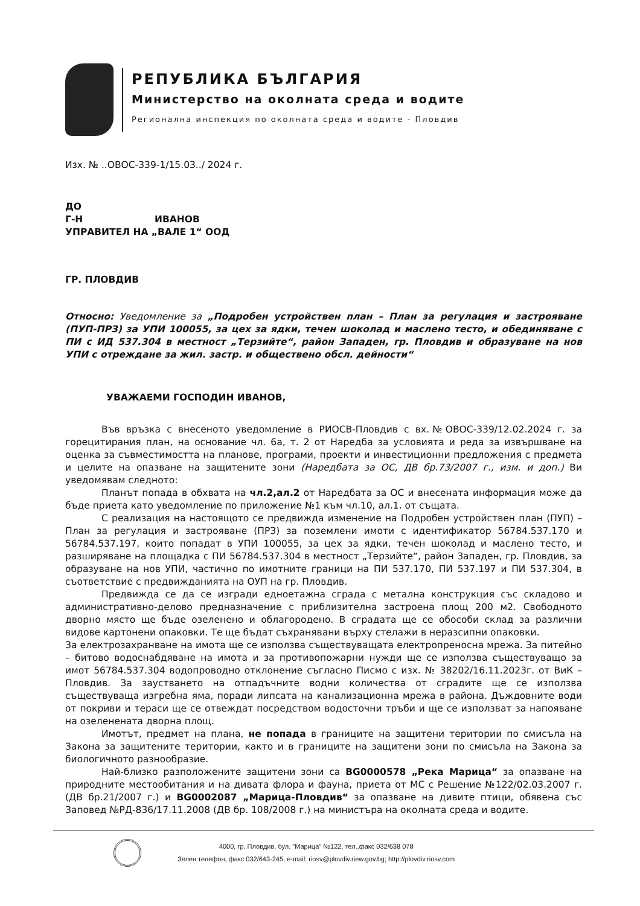РЕПУБЛИКА БЪЛГАРИЯ
Министерство на околната среда и водите
Регионална инспекция по околната среда и водите - Пловдив
Изх. № ..ОВОС-339-1/15.03../ 2024 г.
ДО
Г-Н ИВАНОВ
УПРАВИТЕЛ НА „ВАЛЕ 1“ ООД
ГР. ПЛОВДИВ
Относно: Уведомление за „Подробен устройствен план – План за регулация и застрояване (ПУП-ПРЗ) за УПИ 100055, за цех за ядки, течен шоколад и маслено тесто, и обединяване с ПИ с ИД 537.304 в местност „Терзийте“, район Западен, гр. Пловдив и образуване на нов УПИ с отреждане за жил. застр. и обществено обсл. дейности“
УВАЖАЕМИ ГОСПОДИН ИВАНОВ,
Във връзка с внесеното уведомление в РИОСВ-Пловдив с вх.№ОВОС-339/12.02.2024 г. за горецитирания план, на основание чл. 6а, т. 2 от Наредба за условията и реда за извършване на оценка за съвместимостта на планове, програми, проекти и инвестиционни предложения с предмета и целите на опазване на защитените зони (Наредбата за ОС, ДВ бр.73/2007 г., изм. и доп.) Ви уведомявам следното:
Планът попада в обхвата на чл.2,ал.2 от Наредбата за ОС и внесената информация може да бъде приета като уведомление по приложение №1 към чл.10, ал.1. от същата.
С реализация на настоящото се предвижда изменение на Подробен устройствен план (ПУП) – План за регулация и застрояване (ПРЗ) за поземлени имоти с идентификатор 56784.537.170 и 56784.537.197, които попадат в УПИ 100055, за цех за ядки, течен шоколад и маслено тесто, и разширяване на площадка с ПИ 56784.537.304 в местност „Терзийте“, район Западен, гр. Пловдив, за образуване на нов УПИ, частично по имотните граници на ПИ 537.170, ПИ 537.197 и ПИ 537.304, в съответствие с предвижданията на ОУП на гр. Пловдив.
Предвижда се да се изгради едноетажна сграда с метална конструкция със складово и административно-делово предназначение с приблизителна застроена площ 200 м2. Свободното дворно място ще бъде озеленено и облагородено. В сградата ще се обособи склад за различни видове картонени опаковки. Те ще бъдат съхранявани върху стелажи в неразсипни опаковки.
За електрозахранване на имота ще се използва съществуващата електропреносна мрежа. За питейно – битово водоснабдяване на имота и за противопожарни нужди ще се използва съществуващо за имот 56784.537.304 водопроводно отклонение съгласно Писмо с изх. № 38202/16.11.2023г. от ВиК – Пловдив. За заустването на отпадъчните водни количества от сградите ще се използва съществуваща изгребна яма, поради липсата на канализационна мрежа в района. Дъждовните води от покриви и тераси ще се отвеждат посредством водосточни тръби и ще се използват за напояване на озеленената дворна площ.
Имотът, предмет на плана, не попада в границите на защитени територии по смисъла на Закона за защитените територии, както и в границите на защитени зони по смисъла на Закона за биологичното разнообразие.
Най-близко разположените защитени зони са BG0000578 „Река Марица“ за опазване на природните местообитания и на дивата флора и фауна, приета от МС с Решение №122/02.03.2007 г. (ДВ бр.21/2007 г.) и BG0002087 „Марица-Пловдив“ за опазване на дивите птици, обявена със Заповед №РД-836/17.11.2008 (ДВ бр. 108/2008 г.) на министъра на околната среда и водите.
4000, гр. Пловдив, бул. "Марица" №122, тел.,факс 032/638 078
Зелен телефон, факс 032/643-245, e-mail: riosv@plovdiv.riew.gov.bg; http://plovdiv.riosv.com